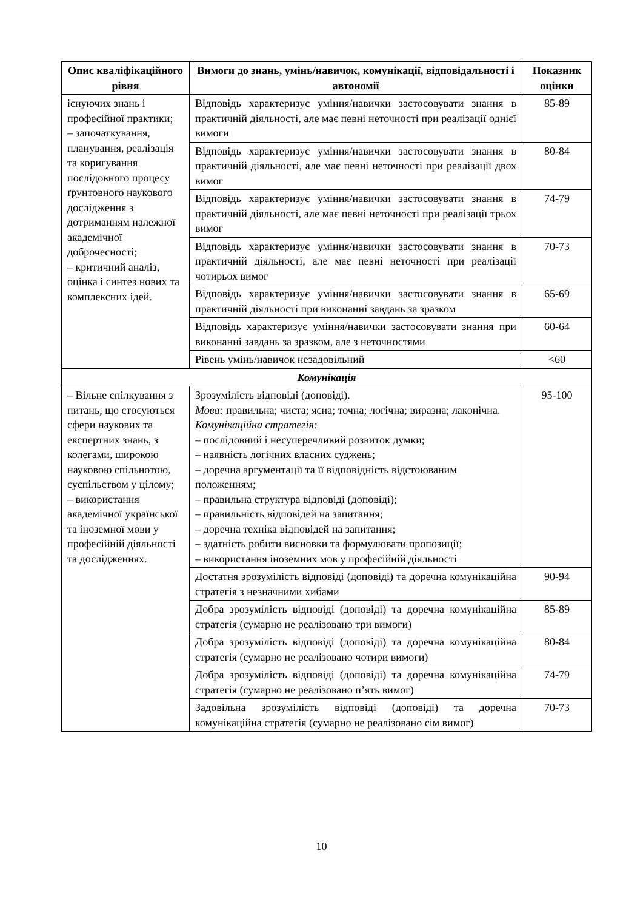| Опис кваліфікаційного рівня | Вимоги до знань, умінь/навичок, комунікації, відповідальності і автономії | Показник оцінки |
| --- | --- | --- |
| існуючих знань і професійної практики; – започаткування, планування, реалізація та коригування послідовного процесу ґрунтовного наукового дослідження з дотриманням належної академічної доброчесності; – критичний аналіз, оцінка і синтез нових та комплексних ідей. | Відповідь характеризує уміння/навички застосовувати знання в практичній діяльності, але має певні неточності при реалізації однієї вимоги | 85-89 |
| | Відповідь характеризує уміння/навички застосовувати знання в практичній діяльності, але має певні неточності при реалізації двох вимог | 80-84 |
| | Відповідь характеризує уміння/навички застосовувати знання в практичній діяльності, але має певні неточності при реалізації трьох вимог | 74-79 |
| | Відповідь характеризує уміння/навички застосовувати знання в практичній діяльності, але має певні неточності при реалізації чотирьох вимог | 70-73 |
| | Відповідь характеризує уміння/навички застосовувати знання в практичній діяльності при виконанні завдань за зразком | 65-69 |
| | Відповідь характеризує уміння/навички застосовувати знання при виконанні завдань за зразком, але з неточностями | 60-64 |
| | Рівень умінь/навичок незадовільний | <60 |
| Комунікація | | |
| – Вільне спілкування з питань, що стосуються сфери наукових та експертних знань, з колегами, широкою науковою спільнотою, суспільством у цілому; – використання академічної української та іноземної мови у професійній діяльності та дослідженнях. | Зрозумілість відповіді (доповіді). Мова: правильна; чиста; ясна; точна; логічна; виразна; лаконічна. Комунікаційна стратегія: – послідовний і несуперечливий розвиток думки; – наявність логічних власних суджень; – доречна аргументації та її відповідність відстоюваним положенням; – правильна структура відповіді (доповіді); – правильність відповідей на запитання; – доречна техніка відповідей на запитання; – здатність робити висновки та формулювати пропозиції; – використання іноземних мов у професійній діяльності | 95-100 |
| | Достатня зрозумілість відповіді (доповіді) та доречна комунікаційна стратегія з незначними хибами | 90-94 |
| | Добра зрозумілість відповіді (доповіді) та доречна комунікаційна стратегія (сумарно не реалізовано три вимоги) | 85-89 |
| | Добра зрозумілість відповіді (доповіді) та доречна комунікаційна стратегія (сумарно не реалізовано чотири вимоги) | 80-84 |
| | Добра зрозумілість відповіді (доповіді) та доречна комунікаційна стратегія (сумарно не реалізовано п’ять вимог) | 74-79 |
| | Задовільна зрозумілість відповіді (доповіді) та доречна комунікаційна стратегія (сумарно не реалізовано сім вимог) | 70-73 |
10